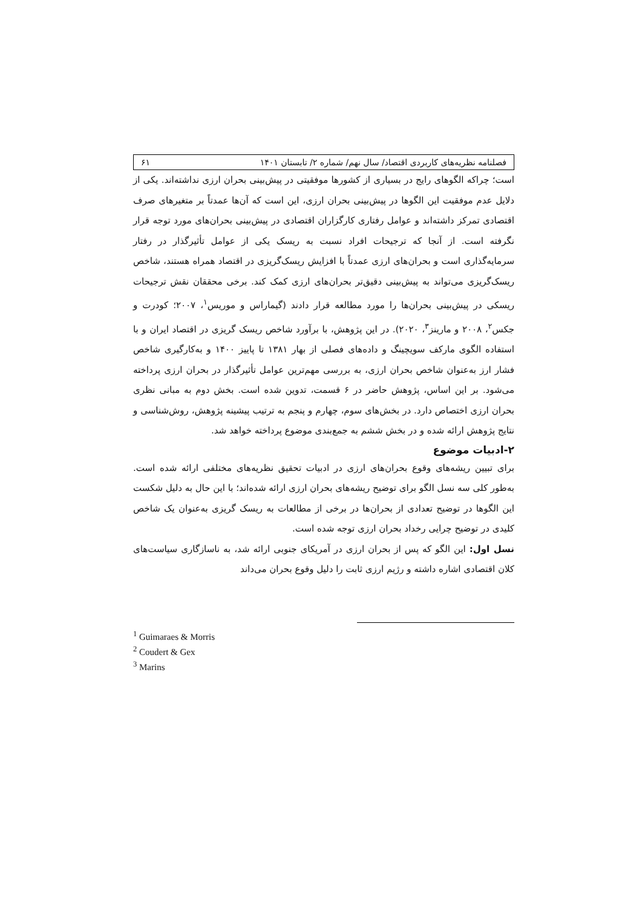فصلنامه نظریه‌های کاربردی اقتصاد/ سال نهم/ شماره ۲/ تابستان ۱۴۰۱ ۶۱
است؛ چراکه الگوهای رایج در بسیاری از کشورها موفقیتی در پیش‌بینی بحران ارزی نداشته‌اند. یکی از دلایل عدم موفقیت این الگوها در پیش‌بینی بحران ارزی، این است که آن‌ها عمدتاً بر متغیرهای صرف اقتصادی تمرکز داشته‌اند و عوامل رفتاری کارگزاران اقتصادی در پیش‌بینی بحران‌های مورد توجه قرار نگرفته است. از آنجا که ترجیحات افراد نسبت به ریسک یکی از عوامل تأثیرگذار در رفتار سرمایه‌گذاری است و بحران‌های ارزی عمدتاً با افزایش ریسک‌گریزی در اقتصاد همراه هستند، شاخص ریسک‌گریزی می‌تواند به پیش‌بینی دقیق‌تر بحران‌های ارزی کمک کند. برخی محققان نقش ترجیحات ریسکی در پیش‌بینی بحران‌ها را مورد مطالعه قرار دادند (گیماراس و موریس<sup>۱</sup>، ۲۰۰۷؛ کودرت و جکس<sup>۲</sup>، ۲۰۰۸ و مارینز<sup>۳</sup>، ۲۰۲۰). در این پژوهش، با برآورد شاخص ریسک گریزی در اقتصاد ایران و با استفاده الگوی مارکف سویچینگ و داده‌های فصلی از بهار ۱۳۸۱ تا پاییز ۱۴۰۰ و به‌کارگیری شاخص فشار ارز به‌عنوان شاخص بحران ارزی، به بررسی مهم‌ترین عوامل تأثیرگذار در بحران ارزی پرداخته می‌شود. بر این اساس، پژوهش حاضر در ۶ قسمت، تدوین شده است. بخش دوم به مبانی نظری بحران ارزی اختصاص دارد. در بخش‌های سوم، چهارم و پنجم به ترتیب پیشینه پژوهش، روش‌شناسی و نتایج پژوهش ارائه شده و در بخش ششم به جمع‌بندی موضوع پرداخته خواهد شد.
۲-ادبیات موضوع
برای تبیین ریشه‌های وقوع بحران‌های ارزی در ادبیات تحقیق نظریه‌های مختلفی ارائه شده است. به‌طور کلی سه نسل الگو برای توضیح ریشه‌های بحران ارزی ارائه شده‌اند؛ با این حال به دلیل شکست این الگوها در توضیح تعدادی از بحران‌ها در برخی از مطالعات به ریسک گریزی به‌عنوان یک شاخص کلیدی در توضیح چرایی رخداد بحران ارزی توجه شده است.
نسل اول: این الگو که پس از بحران ارزی در آمریکای جنوبی ارائه شد، به ناسازگاری سیاست‌های کلان اقتصادی اشاره داشته و رژیم ارزی ثابت را دلیل وقوع بحران می‌داند
<sup>1</sup> Guimaraes & Morris
<sup>2</sup> Coudert & Gex
<sup>3</sup> Marins